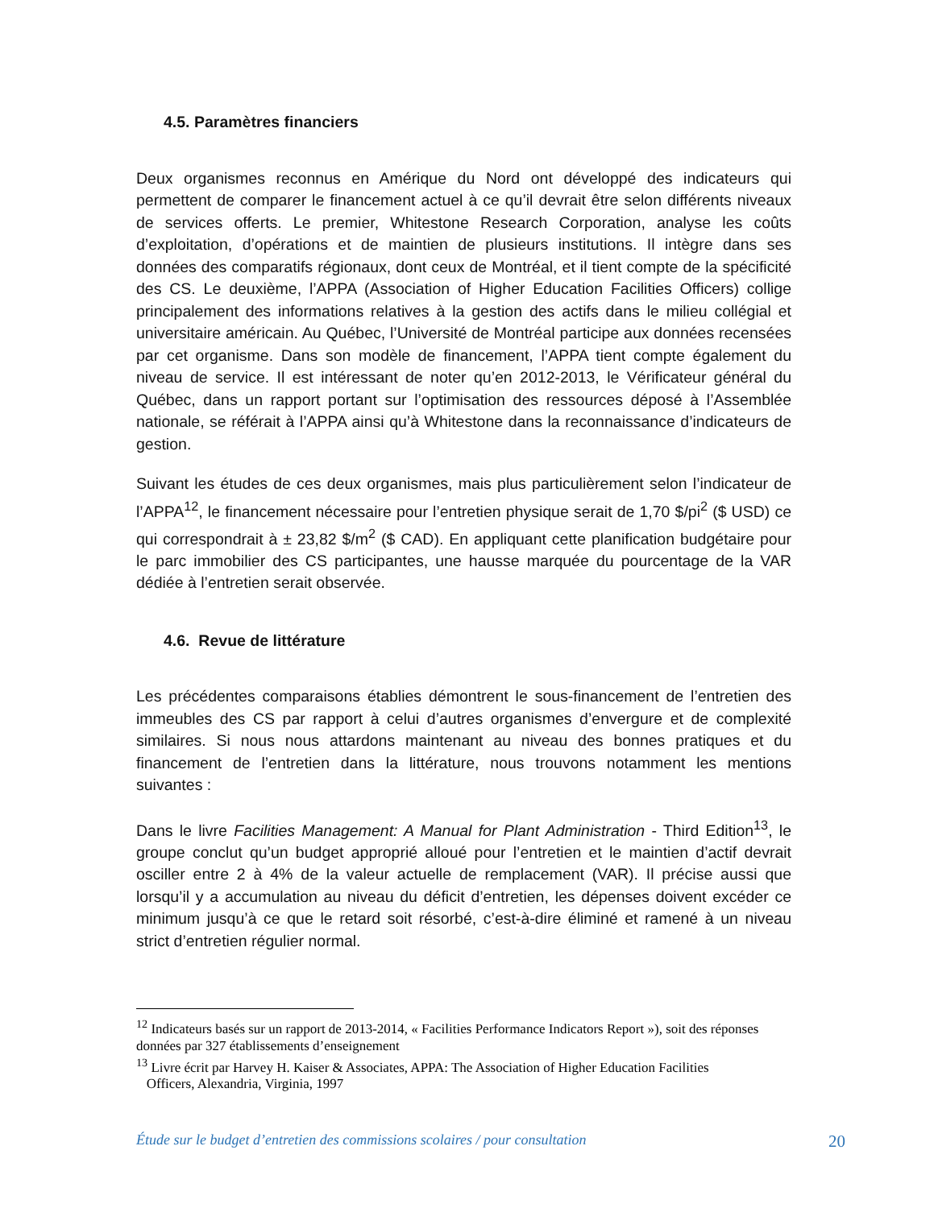4.5. Paramètres financiers
Deux organismes reconnus en Amérique du Nord ont développé des indicateurs qui permettent de comparer le financement actuel à ce qu’il devrait être selon différents niveaux de services offerts. Le premier, Whitestone Research Corporation, analyse les coûts d’exploitation, d’opérations et de maintien de plusieurs institutions. Il intègre dans ses données des comparatifs régionaux, dont ceux de Montréal, et il tient compte de la spécificité des CS. Le deuxième, l’APPA (Association of Higher Education Facilities Officers) collige principalement des informations relatives à la gestion des actifs dans le milieu collégial et universitaire américain. Au Québec, l’Université de Montréal participe aux données recensées par cet organisme. Dans son modèle de financement, l’APPA tient compte également du niveau de service. Il est intéressant de noter qu’en 2012-2013, le Vérificateur général du Québec, dans un rapport portant sur l’optimisation des ressources déposé à l’Assemblée nationale, se référait à l’APPA ainsi qu’à Whitestone dans la reconnaissance d’indicateurs de gestion.
Suivant les études de ces deux organismes, mais plus particulièrement selon l’indicateur de l’APPA<sup>12</sup>, le financement nécessaire pour l’entretien physique serait de 1,70 $/pi<sup>2</sup> ($ USD) ce qui correspondrait à ± 23,82 $/m<sup>2</sup> ($ CAD). En appliquant cette planification budgétaire pour le parc immobilier des CS participantes, une hausse marquée du pourcentage de la VAR dédiée à l’entretien serait observée.
4.6. Revue de littérature
Les précédentes comparaisons établies démontrent le sous-financement de l’entretien des immeubles des CS par rapport à celui d’autres organismes d’envergure et de complexité similaires. Si nous nous attardons maintenant au niveau des bonnes pratiques et du financement de l’entretien dans la littérature, nous trouvons notamment les mentions suivantes :
Dans le livre Facilities Management: A Manual for Plant Administration - Third Edition<sup>13</sup>, le groupe conclut qu’un budget approprié alloué pour l’entretien et le maintien d’actif devrait osciller entre 2 à 4% de la valeur actuelle de remplacement (VAR). Il précise aussi que lorsqu’il y a accumulation au niveau du déficit d’entretien, les dépenses doivent excéder ce minimum jusqu’à ce que le retard soit résorbé, c’est-à-dire éliminé et ramené à un niveau strict d’entretien régulier normal.
<sup>12</sup> Indicateurs basés sur un rapport de 2013-2014, « Facilities Performance Indicators Report »), soit des réponses données par 327 établissements d’enseignement
<sup>13</sup> Livre écrit par Harvey H. Kaiser & Associates, APPA: The Association of Higher Education Facilities
Officers, Alexandria, Virginia, 1997
Étude sur le budget d’entretien des commissions scolaires / pour consultation 20